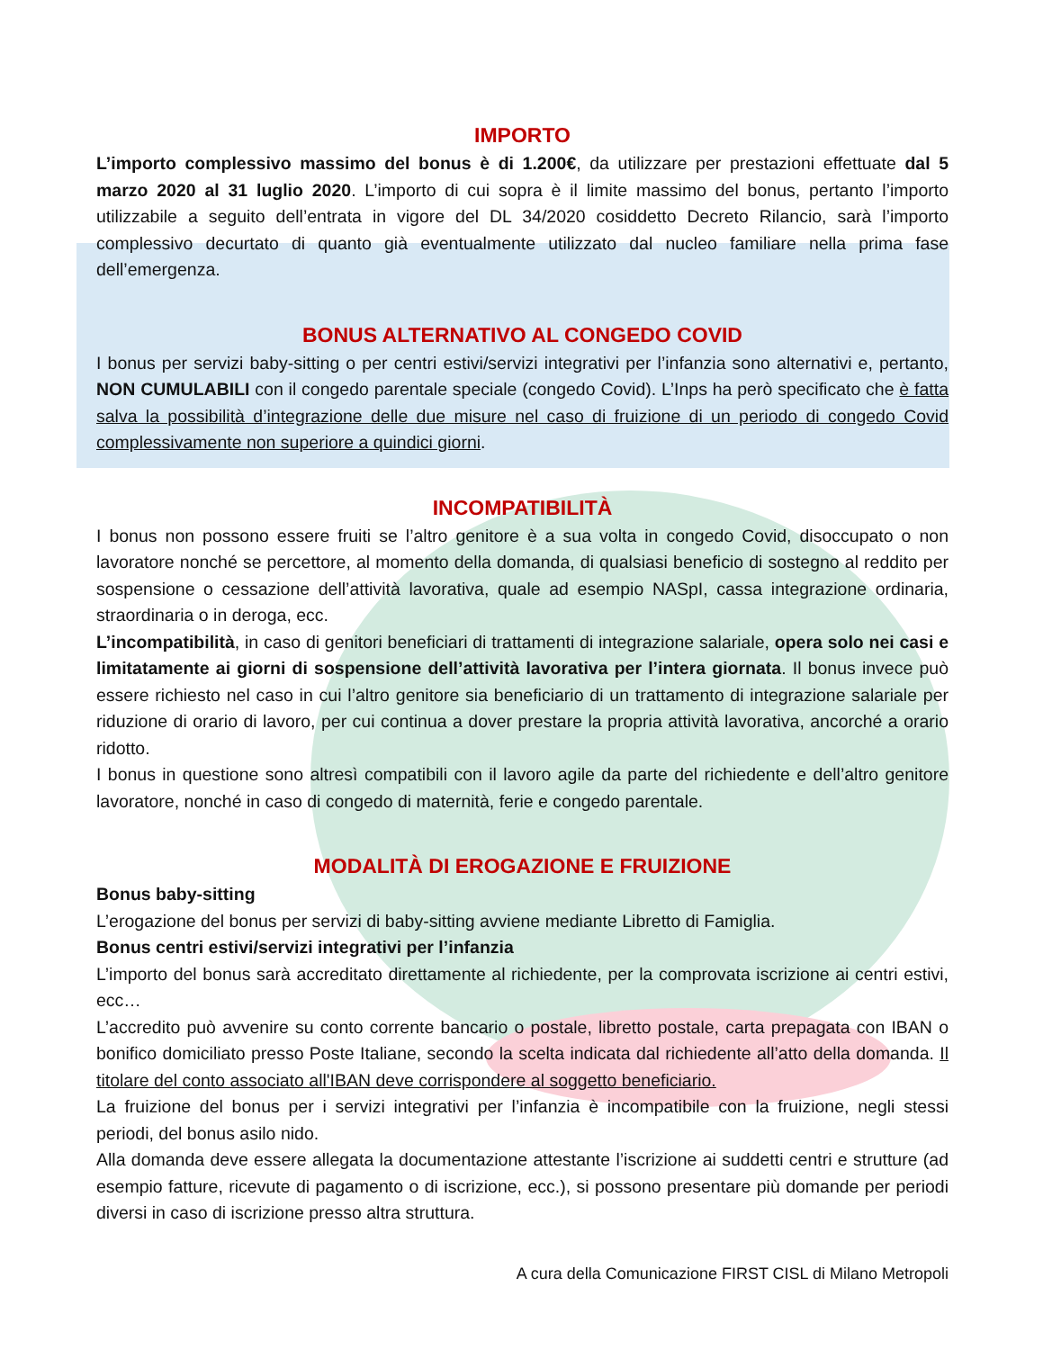IMPORTO
L’importo complessivo massimo del bonus è di 1.200€, da utilizzare per prestazioni effettuate dal 5 marzo 2020 al 31 luglio 2020. L’importo di cui sopra è il limite massimo del bonus, pertanto l’importo utilizzabile a seguito dell’entrata in vigore del DL 34/2020 cosiddetto Decreto Rilancio, sarà l’importo complessivo decurtato di quanto già eventualmente utilizzato dal nucleo familiare nella prima fase dell’emergenza.
BONUS ALTERNATIVO AL CONGEDO COVID
I bonus per servizi baby-sitting o per centri estivi/servizi integrativi per l’infanzia sono alternativi e, pertanto, NON CUMULABILI con il congedo parentale speciale (congedo Covid). L’Inps ha però specificato che è fatta salva la possibilità d’integrazione delle due misure nel caso di fruizione di un periodo di congedo Covid complessivamente non superiore a quindici giorni.
INCOMPATIBILITÀ
I bonus non possono essere fruiti se l’altro genitore è a sua volta in congedo Covid, disoccupato o non lavoratore nonché se percettore, al momento della domanda, di qualsiasi beneficio di sostegno al reddito per sospensione o cessazione dell’attività lavorativa, quale ad esempio NASpI, cassa integrazione ordinaria, straordinaria o in deroga, ecc.
L’incompatibilità, in caso di genitori beneficiari di trattamenti di integrazione salariale, opera solo nei casi e limitatamente ai giorni di sospensione dell’attività lavorativa per l’intera giornata. Il bonus invece può essere richiesto nel caso in cui l’altro genitore sia beneficiario di un trattamento di integrazione salariale per riduzione di orario di lavoro, per cui continua a dover prestare la propria attività lavorativa, ancorché a orario ridotto.
I bonus in questione sono altresì compatibili con il lavoro agile da parte del richiedente e dell’altro genitore lavoratore, nonché in caso di congedo di maternità, ferie e congedo parentale.
MODALITÀ DI EROGAZIONE E FRUIZIONE
Bonus baby-sitting
L’erogazione del bonus per servizi di baby-sitting avviene mediante Libretto di Famiglia.
Bonus centri estivi/servizi integrativi per l’infanzia
L’importo del bonus sarà accreditato direttamente al richiedente, per la comprovata iscrizione ai centri estivi, ecc…
L’accredito può avvenire su conto corrente bancario o postale, libretto postale, carta prepagata con IBAN o bonifico domiciliato presso Poste Italiane, secondo la scelta indicata dal richiedente all’atto della domanda. Il titolare del conto associato all'IBAN deve corrispondere al soggetto beneficiario.
La fruizione del bonus per i servizi integrativi per l’infanzia è incompatibile con la fruizione, negli stessi periodi, del bonus asilo nido.
Alla domanda deve essere allegata la documentazione attestante l’iscrizione ai suddetti centri e strutture (ad esempio fatture, ricevute di pagamento o di iscrizione, ecc.), si possono presentare più domande per periodi diversi in caso di iscrizione presso altra struttura.
A cura della Comunicazione FIRST CISL di Milano Metropoli